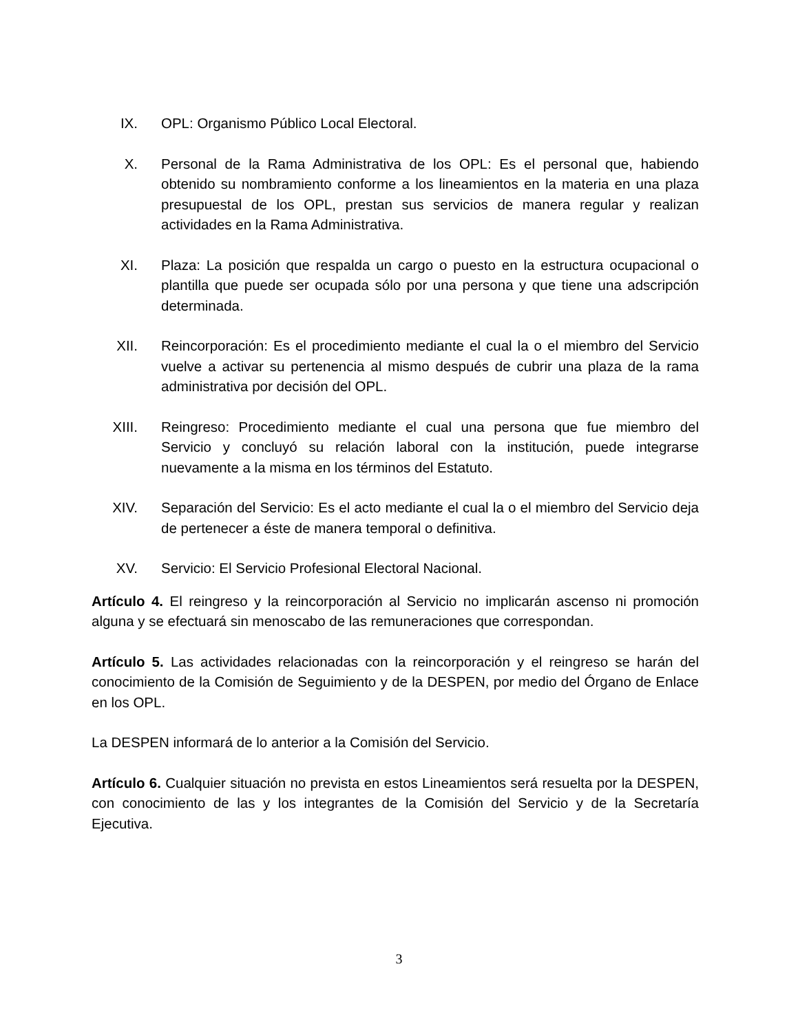IX. OPL: Organismo Público Local Electoral.
X. Personal de la Rama Administrativa de los OPL: Es el personal que, habiendo obtenido su nombramiento conforme a los lineamientos en la materia en una plaza presupuestal de los OPL, prestan sus servicios de manera regular y realizan actividades en la Rama Administrativa.
XI. Plaza: La posición que respalda un cargo o puesto en la estructura ocupacional o plantilla que puede ser ocupada sólo por una persona y que tiene una adscripción determinada.
XII. Reincorporación: Es el procedimiento mediante el cual la o el miembro del Servicio vuelve a activar su pertenencia al mismo después de cubrir una plaza de la rama administrativa por decisión del OPL.
XIII. Reingreso: Procedimiento mediante el cual una persona que fue miembro del Servicio y concluyó su relación laboral con la institución, puede integrarse nuevamente a la misma en los términos del Estatuto.
XIV. Separación del Servicio: Es el acto mediante el cual la o el miembro del Servicio deja de pertenecer a éste de manera temporal o definitiva.
XV. Servicio: El Servicio Profesional Electoral Nacional.
Artículo 4. El reingreso y la reincorporación al Servicio no implicarán ascenso ni promoción alguna y se efectuará sin menoscabo de las remuneraciones que correspondan.
Artículo 5. Las actividades relacionadas con la reincorporación y el reingreso se harán del conocimiento de la Comisión de Seguimiento y de la DESPEN, por medio del Órgano de Enlace en los OPL.
La DESPEN informará de lo anterior a la Comisión del Servicio.
Artículo 6. Cualquier situación no prevista en estos Lineamientos será resuelta por la DESPEN, con conocimiento de las y los integrantes de la Comisión del Servicio y de la Secretaría Ejecutiva.
3